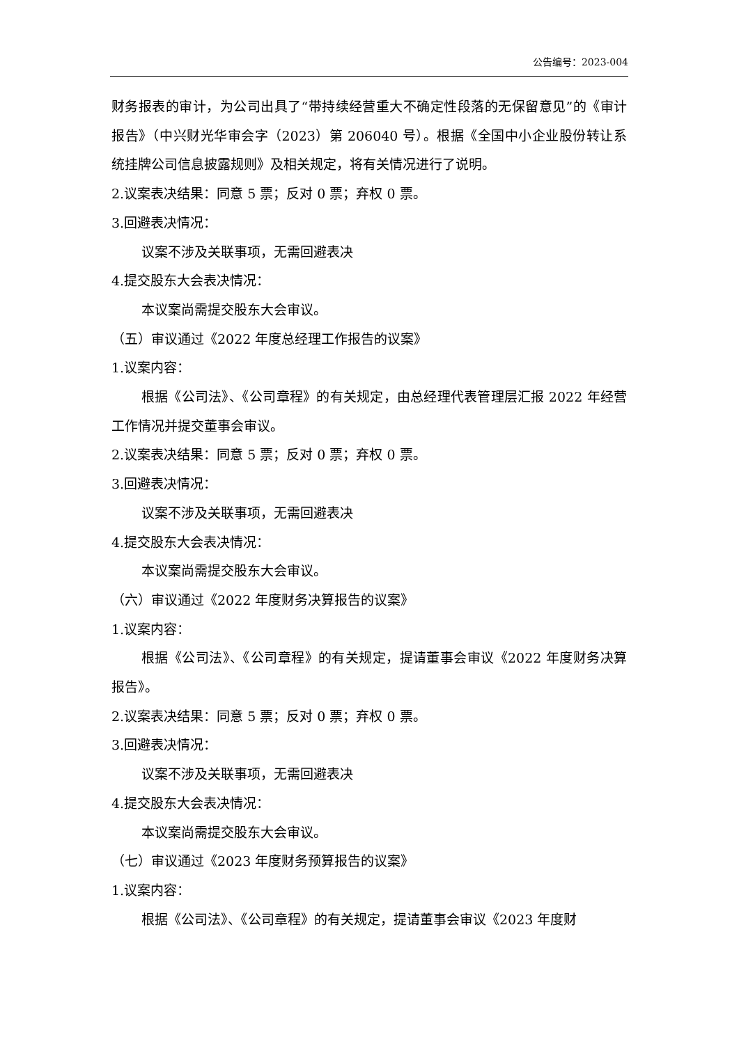公告编号：2023-004
财务报表的审计，为公司出具了“带持续经营重大不确定性段落的无保留意见”的《审计报告》（中兴财光华审会字（2023）第 206040 号）。根据《全国中小企业股份转让系统挂牌公司信息披露规则》及相关规定，将有关情况进行了说明。
2.议案表决结果：同意 5 票；反对 0 票；弃权 0 票。
3.回避表决情况：
议案不涉及关联事项，无需回避表决
4.提交股东大会表决情况：
本议案尚需提交股东大会审议。
（五）审议通过《2022 年度总经理工作报告的议案》
1.议案内容：
根据《公司法》、《公司章程》的有关规定，由总经理代表管理层汇报 2022 年经营工作情况并提交董事会审议。
2.议案表决结果：同意 5 票；反对 0 票；弃权 0 票。
3.回避表决情况：
议案不涉及关联事项，无需回避表决
4.提交股东大会表决情况：
本议案尚需提交股东大会审议。
（六）审议通过《2022 年度财务决算报告的议案》
1.议案内容：
根据《公司法》、《公司章程》的有关规定，提请董事会审议《2022 年度财务决算报告》。
2.议案表决结果：同意 5 票；反对 0 票；弃权 0 票。
3.回避表决情况：
议案不涉及关联事项，无需回避表决
4.提交股东大会表决情况：
本议案尚需提交股东大会审议。
（七）审议通过《2023 年度财务预算报告的议案》
1.议案内容：
根据《公司法》、《公司章程》的有关规定，提请董事会审议《2023 年度财